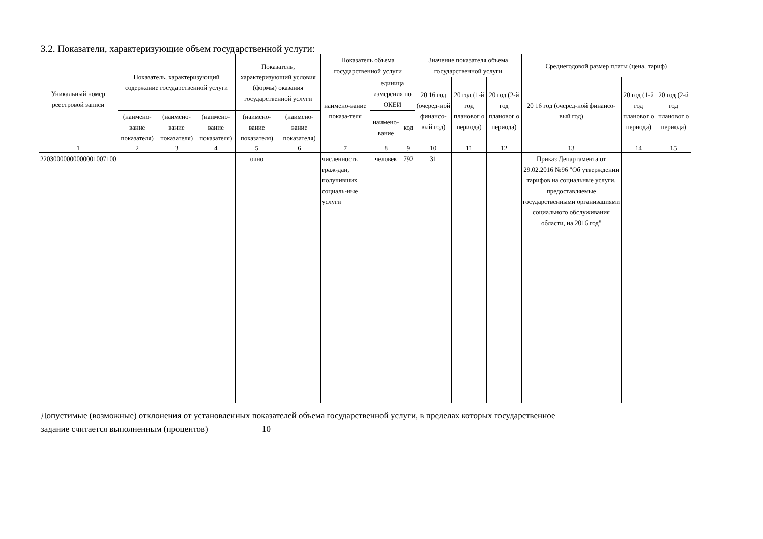3.2. Показатели, характеризующие объем государственной услуги:
| Уникальный номер реестровой записи | Показатель, характеризующий содержание государственной услуги | | | Показатель, характеризующий условия (формы) оказания государственной услуги | | Показатель объема государственной услуги | | | Значение показателя объема государственной услуги | | | Среднегодовой размер платы (цена, тариф) | | |
| --- | --- | --- | --- | --- | --- | --- | --- | --- | --- | --- | --- | --- | --- | --- |
| | | | | | | наимено-вание показа-теля | единица измерения по ОКЕИ | | 20 16 год (очеред-ной финансо-вый год) | 20 год (1-й год плановог о периода) | 20 год (2-й год плановог о периода) | 20 16 год (очеред-ной финансо-вый год) | 20 год (1-й год плановог о периода) | 20 год (2-й год плановог о периода) |
| | (наимено-вание показателя) | (наимено-вание показателя) | (наимено-вание показателя) | (наимено-вание показателя) | (наимено-вание показателя) | | наимено-вание | код | | | | | | |
| 1 | 2 | 3 | 4 | 5 | 6 | 7 | 8 | 9 | 10 | 11 | 12 | 13 | 14 | 15 |
| 22030000000000001007100 | | | | очно | | численность граж-дан, получивших социаль-ные услуги | человек | 792 | 31 | | | Приказ Департамента от 29.02.2016 №96 "Об утверждении тарифов на социальные услуги, предоставляемые государственными организациями социального обслуживания области, на 2016 год" | | |
Допустимые (возможные) отклонения от установленных показателей объема государственной услуги, в пределах которых государственное
задание считается выполненным (процентов) 10